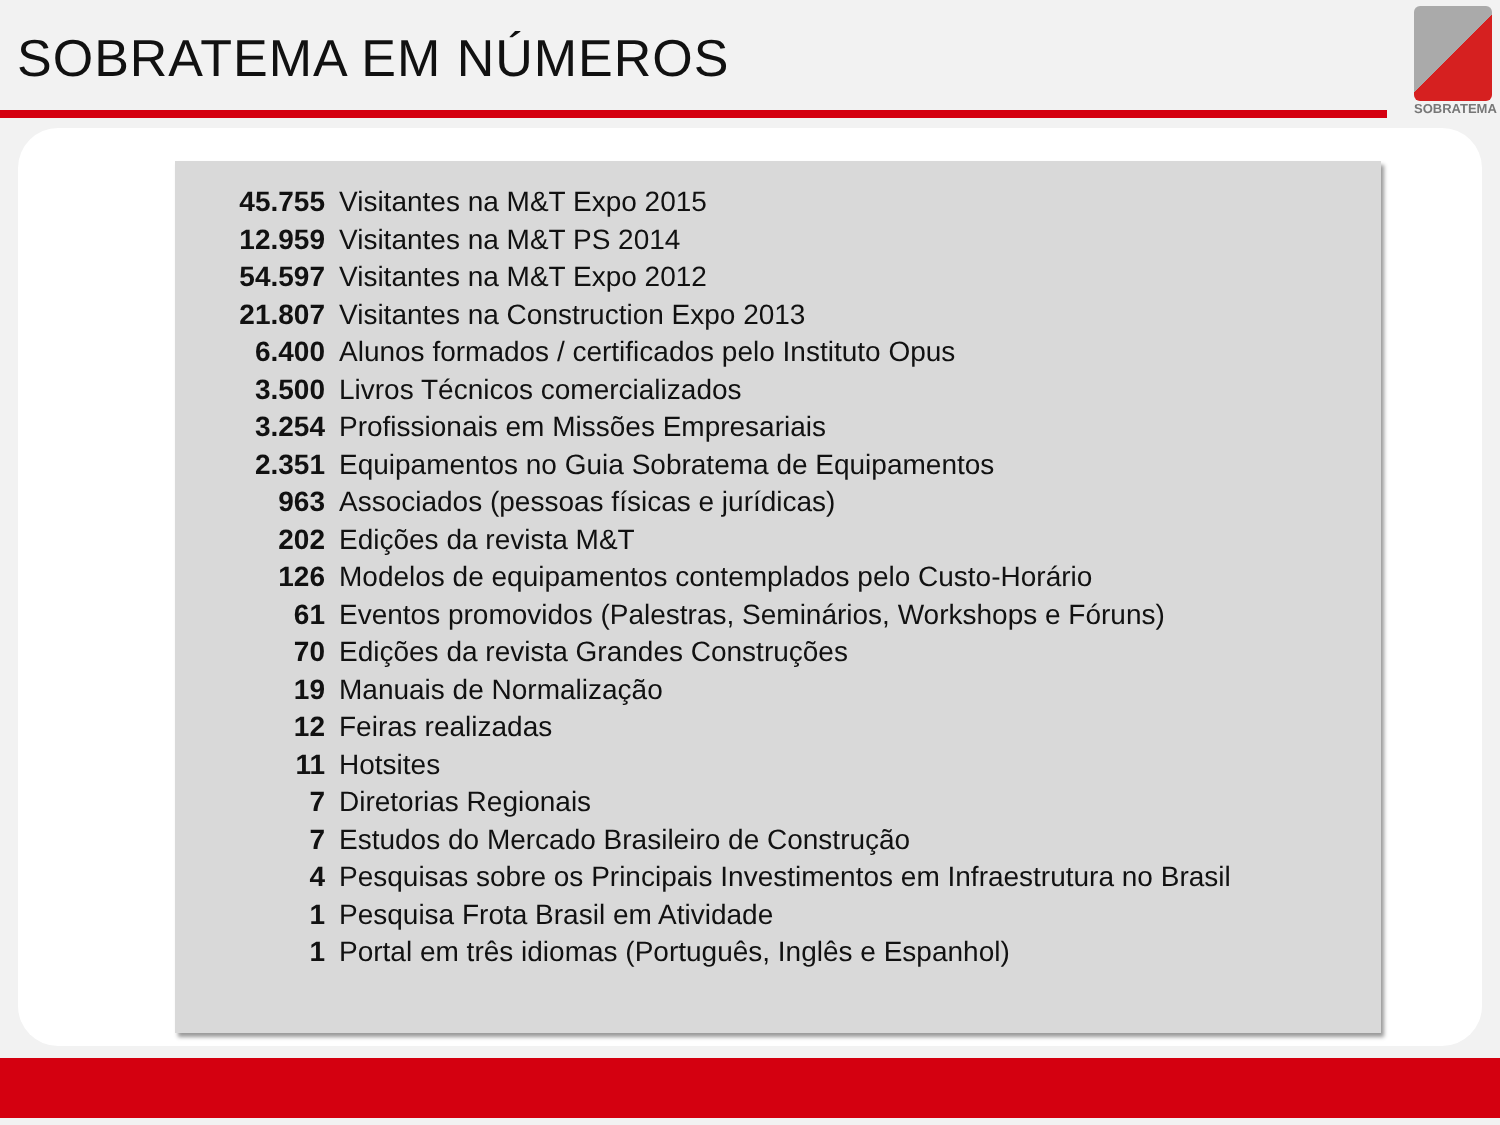SOBRATEMA EM NÚMEROS
SOBRATEMA
45.755 Visitantes na M&T Expo 2015
12.959 Visitantes na M&T PS 2014
54.597 Visitantes na M&T Expo 2012
21.807 Visitantes na Construction Expo 2013
6.400 Alunos formados / certificados pelo Instituto Opus
3.500 Livros Técnicos comercializados
3.254 Profissionais em Missões Empresariais
2.351 Equipamentos no Guia Sobratema de Equipamentos
963 Associados (pessoas físicas e jurídicas)
202 Edições da revista M&T
126 Modelos de equipamentos contemplados pelo Custo-Horário
61 Eventos promovidos (Palestras, Seminários, Workshops e Fóruns)
70 Edições da revista Grandes Construções
19 Manuais de Normalização
12 Feiras realizadas
11 Hotsites
7 Diretorias Regionais
7 Estudos do Mercado Brasileiro de Construção
4 Pesquisas sobre os Principais Investimentos em Infraestrutura no Brasil
1 Pesquisa Frota Brasil em Atividade
1 Portal em três idiomas (Português, Inglês e Espanhol)